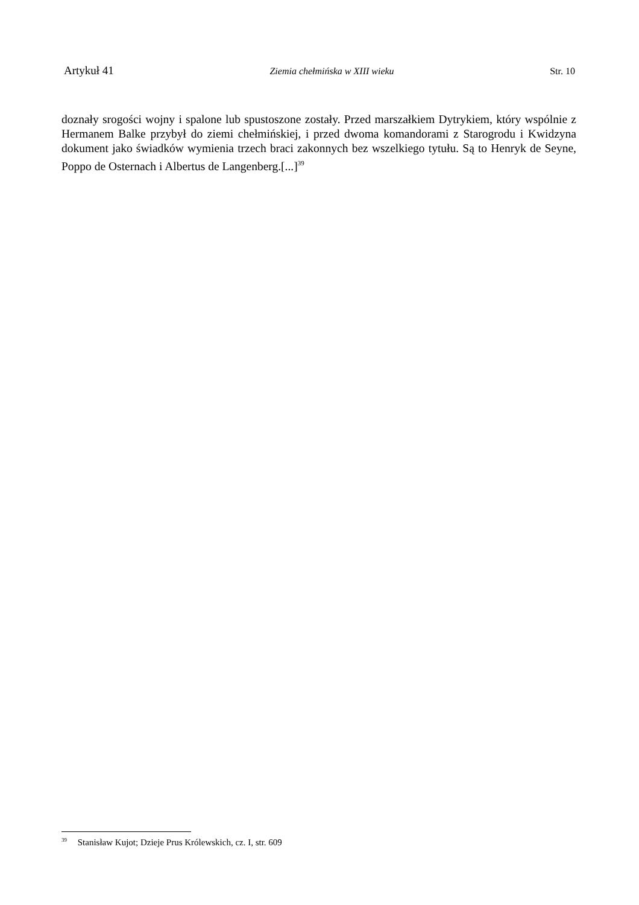Artykuł 41 Ziemia chełmińska w XIII wieku Str. 10
doznały srogości wojny i spalone lub spustoszone zostały. Przed marszałkiem Dytrykiem, który wspólnie z Hermanem Balke przybył do ziemi chełmińskiej, i przed dwoma komandorami z Starogrodu i Kwidzyna dokument jako świadków wymienia trzech braci zakonnych bez wszelkiego tytułu. Są to Henryk de Seyne, Poppo de Osternach i Albertus de Langenberg.[...]<sup>39</sup>
<sup>39</sup> Stanisław Kujot; Dzieje Prus Królewskich, cz. I, str. 609